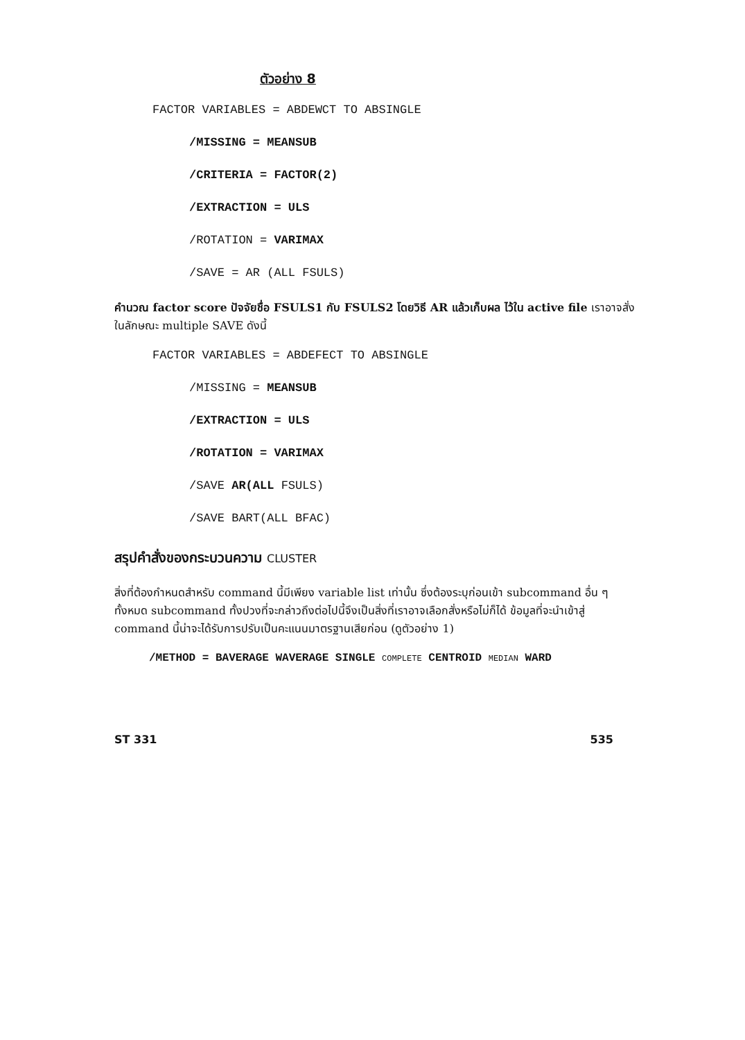ตัวอย่าง 8
FACTOR VARIABLES = ABDEWCT TO ABSINGLE
/MISSING = MEANSUB
/CRITERIA = FACTOR(2)
/EXTRACTION = ULS
/ROTATION = VARIMAX
/SAVE = AR (ALL FSULS)
คำนวณ factor score ปัจจัยชื่อ FSULS1 กับ FSULS2 โดยวิธี AR แล้วเก็บผล ไว้ใน active file เราอาจสั่งในลักษณะ multiple SAVE ดังนี้
FACTOR VARIABLES = ABDEFECT TO ABSINGLE
/MISSING = MEANSUB
/EXTRACTION = ULS
/ROTATION = VARIMAX
/SAVE AR(ALL FSULS)
/SAVE BART(ALL BFAC)
สรุปคำสั่งของกระบวนความ CLUSTER
สิ่งที่ต้องกำหนดสำหรับ command นี้มีเพียง variable list เท่านั้น ซึ่งต้องระบุก่อนเข้า subcommand อื่น ๆ ทั้งหมด subcommand ทั้งปวงที่จะกล่าวถึงต่อไปนี้จึงเป็นสิ่งที่เราอาจเลือกสั่งหรือไม่ก็ได้ ข้อมูลที่จะนำเข้าสู่ command นี้น่าจะได้รับการปรับเป็นคะแนนมาตรฐานเสียก่อน (ดูตัวอย่าง 1)
/METHOD = BAVERAGE WAVERAGE SINGLE COMPLETE CENTROID MEDIAN WARD
ST 331 535